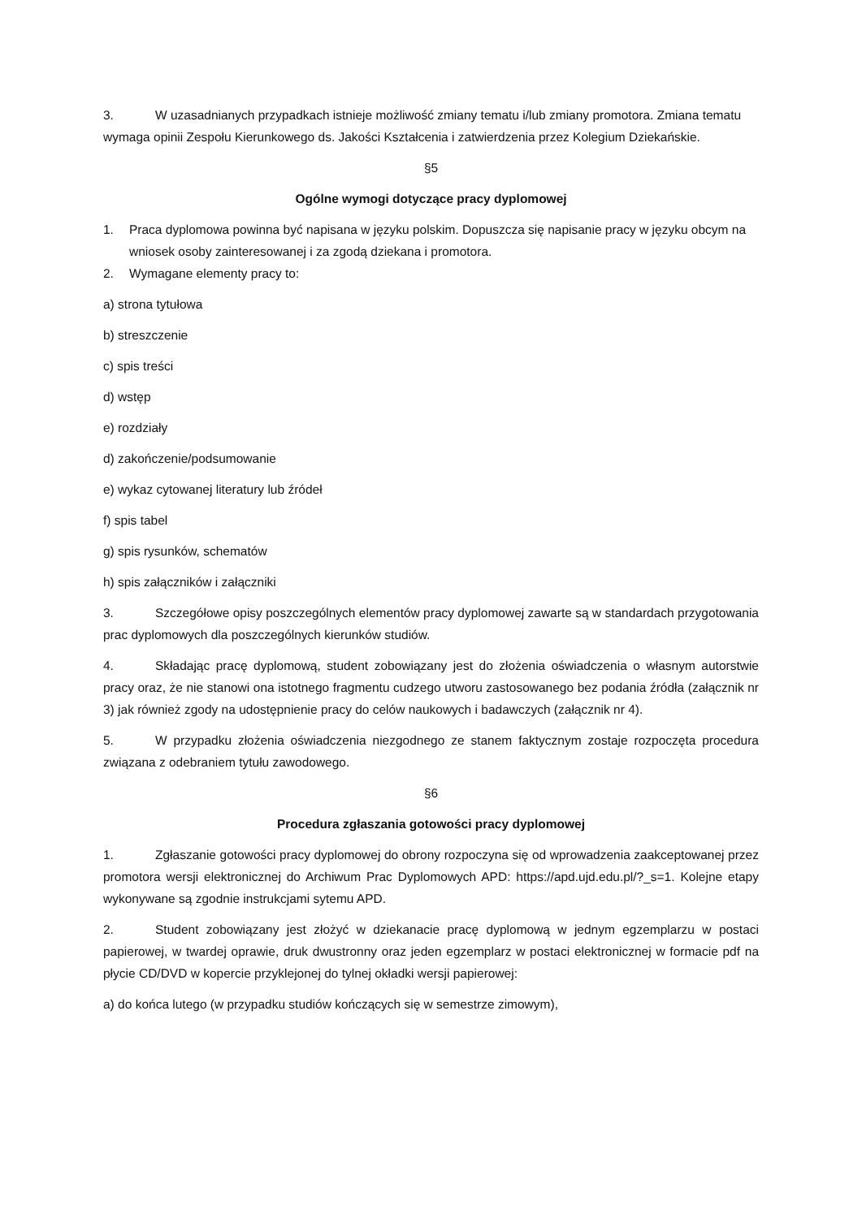3. W uzasadnianych przypadkach istnieje możliwość zmiany tematu i/lub zmiany promotora. Zmiana tematu wymaga opinii Zespołu Kierunkowego ds. Jakości Kształcenia i zatwierdzenia przez Kolegium Dziekańskie.
§5
Ogólne wymogi dotyczące pracy dyplomowej
1. Praca dyplomowa powinna być napisana w języku polskim. Dopuszcza się napisanie pracy w języku obcym na wniosek osoby zainteresowanej i za zgodą dziekana i promotora.
2. Wymagane elementy pracy to:
a) strona tytułowa
b) streszczenie
c) spis treści
d) wstęp
e) rozdziały
d) zakończenie/podsumowanie
e) wykaz cytowanej literatury lub źródeł
f) spis tabel
g) spis rysunków, schematów
h) spis załączników i załączniki
3. Szczegółowe opisy poszczególnych elementów pracy dyplomowej zawarte są w standardach przygotowania prac dyplomowych dla poszczególnych kierunków studiów.
4. Składając pracę dyplomową, student zobowiązany jest do złożenia oświadczenia o własnym autorstwie pracy oraz, że nie stanowi ona istotnego fragmentu cudzego utworu zastosowanego bez podania źródła (załącznik nr 3) jak również zgody na udostępnienie pracy do celów naukowych i badawczych (załącznik nr 4).
5. W przypadku złożenia oświadczenia niezgodnego ze stanem faktycznym zostaje rozpoczęta procedura związana z odebraniem tytułu zawodowego.
§6
Procedura zgłaszania gotowości pracy dyplomowej
1. Zgłaszanie gotowości pracy dyplomowej do obrony rozpoczyna się od wprowadzenia zaakceptowanej przez promotora wersji elektronicznej do Archiwum Prac Dyplomowych APD: https://apd.ujd.edu.pl/?_s=1. Kolejne etapy wykonywane są zgodnie instrukcjami sytemu APD.
2. Student zobowiązany jest złożyć w dziekanacie pracę dyplomową w jednym egzemplarzu w postaci papierowej, w twardej oprawie, druk dwustronny oraz jeden egzemplarz w postaci elektronicznej w formacie pdf na płycie CD/DVD w kopercie przyklejonej do tylnej okładki wersji papierowej:
a) do końca lutego (w przypadku studiów kończących się w semestrze zimowym),